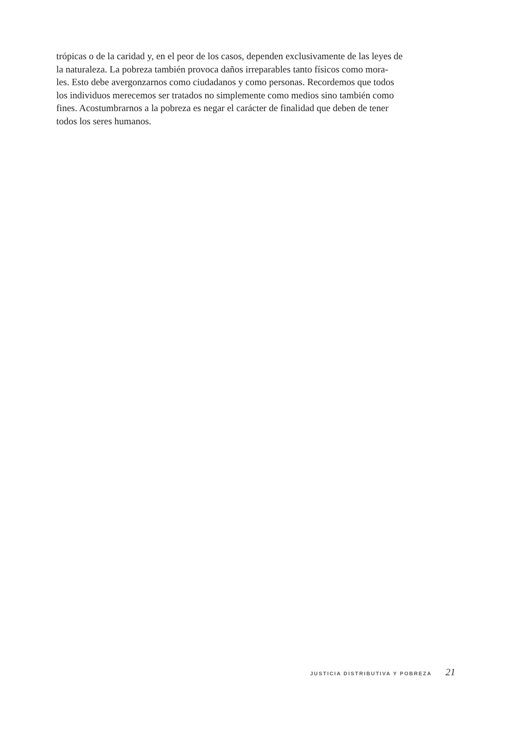trópicas o de la caridad y, en el peor de los casos, dependen exclusivamente de las leyes de
la naturaleza. La pobreza también provoca daños irreparables tanto físicos como mora-
les. Esto debe avergonzarnos como ciudadanos y como personas. Recordemos que todos
los individuos merecemos ser tratados no simplemente como medios sino también como
fines. Acostumbrarnos a la pobreza es negar el carácter de finalidad que deben de tener
todos los seres humanos.
JUSTICIA DISTRIBUTIVA Y POBREZA 21